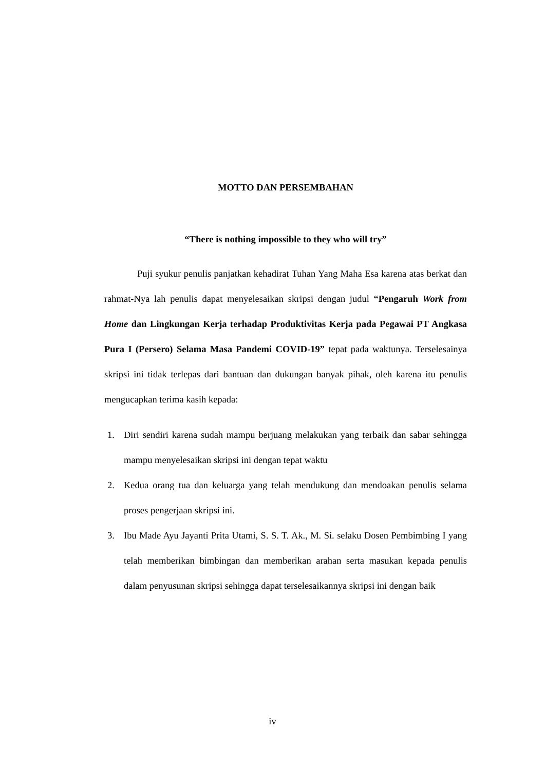MOTTO DAN PERSEMBAHAN
“There is nothing impossible to they who will try”
Puji syukur penulis panjatkan kehadirat Tuhan Yang Maha Esa karena atas berkat dan rahmat-Nya lah penulis dapat menyelesaikan skripsi dengan judul “Pengaruh Work from Home dan Lingkungan Kerja terhadap Produktivitas Kerja pada Pegawai PT Angkasa Pura I (Persero) Selama Masa Pandemi COVID-19” tepat pada waktunya. Terselesainya skripsi ini tidak terlepas dari bantuan dan dukungan banyak pihak, oleh karena itu penulis mengucapkan terima kasih kepada:
1. Diri sendiri karena sudah mampu berjuang melakukan yang terbaik dan sabar sehingga mampu menyelesaikan skripsi ini dengan tepat waktu
2. Kedua orang tua dan keluarga yang telah mendukung dan mendoakan penulis selama proses pengerjaan skripsi ini.
3. Ibu Made Ayu Jayanti Prita Utami, S. S. T. Ak., M. Si. selaku Dosen Pembimbing I yang telah memberikan bimbingan dan memberikan arahan serta masukan kepada penulis dalam penyusunan skripsi sehingga dapat terselesaikannya skripsi ini dengan baik
iv